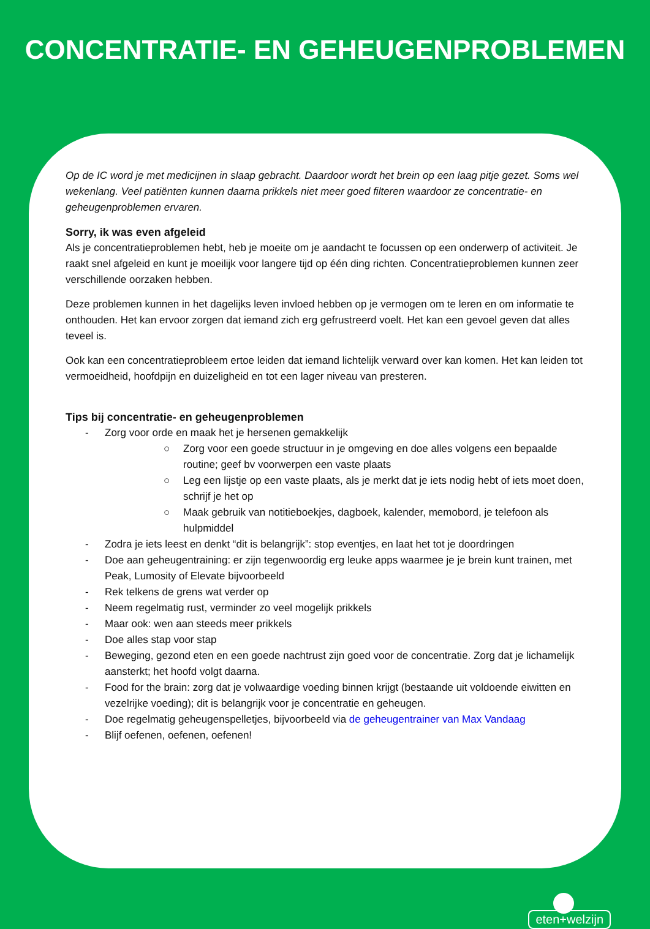CONCENTRATIE- EN GEHEUGENPROBLEMEN
Op de IC word je met medicijnen in slaap gebracht. Daardoor wordt het brein op een laag pitje gezet. Soms wel wekenlang. Veel patiënten kunnen daarna prikkels niet meer goed filteren waardoor ze concentratie- en geheugenproblemen ervaren.
Sorry, ik was even afgeleid
Als je concentratieproblemen hebt, heb je moeite om je aandacht te focussen op een onderwerp of activiteit. Je raakt snel afgeleid en kunt je moeilijk voor langere tijd op één ding richten. Concentratieproblemen kunnen zeer verschillende oorzaken hebben.
Deze problemen kunnen in het dagelijks leven invloed hebben op je vermogen om te leren en om informatie te onthouden. Het kan ervoor zorgen dat iemand zich erg gefrustreerd voelt. Het kan een gevoel geven dat alles teveel is.
Ook kan een concentratieprobleem ertoe leiden dat iemand lichtelijk verward over kan komen. Het kan leiden tot vermoeidheid, hoofdpijn en duizeligheid en tot een lager niveau van presteren.
Tips bij concentratie- en geheugenproblemen
- Zorg voor orde en maak het je hersenen gemakkelijk
○ Zorg voor een goede structuur in je omgeving en doe alles volgens een bepaalde routine; geef bv voorwerpen een vaste plaats
○ Leg een lijstje op een vaste plaats, als je merkt dat je iets nodig hebt of iets moet doen, schrijf je het op
○ Maak gebruik van notitieboekjes, dagboek, kalender, memobord, je telefoon als hulpmiddel
- Zodra je iets leest en denkt “dit is belangrijk”: stop eventjes, en laat het tot je doordringen
- Doe aan geheugentraining: er zijn tegenwoordig erg leuke apps waarmee je je brein kunt trainen, met Peak, Lumosity of Elevate bijvoorbeeld
- Rek telkens de grens wat verder op
- Neem regelmatig rust, verminder zo veel mogelijk prikkels
- Maar ook: wen aan steeds meer prikkels
- Doe alles stap voor stap
- Beweging, gezond eten en een goede nachtrust zijn goed voor de concentratie. Zorg dat je lichamelijk aansterkt; het hoofd volgt daarna.
- Food for the brain: zorg dat je volwaardige voeding binnen krijgt (bestaande uit voldoende eiwitten en vezelrijke voeding); dit is belangrijk voor je concentratie en geheugen.
- Doe regelmatig geheugenspelletjes, bijvoorbeeld via de geheugentrainer van Max Vandaag
- Blijf oefenen, oefenen, oefenen!
eten+welzijn